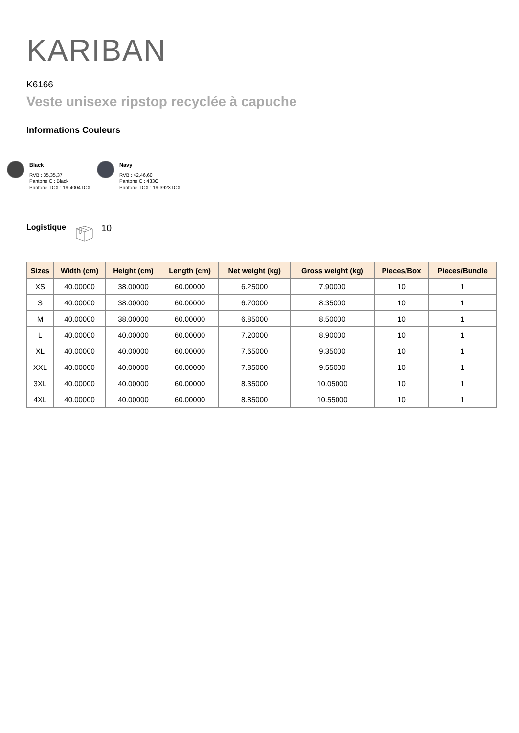KARIBAN
K6166
Veste unisexe ripstop recyclée à capuche
Informations Couleurs
Black
RVB : 35,35,37
Pantone C : Black
Pantone TCX : 19-4004TCX
Navy
RVB : 42,46,60
Pantone C : 433C
Pantone TCX : 19-3923TCX
Logistique 10
| Sizes | Width (cm) | Height (cm) | Length (cm) | Net weight (kg) | Gross weight (kg) | Pieces/Box | Pieces/Bundle |
| --- | --- | --- | --- | --- | --- | --- | --- |
| XS | 40.00000 | 38.00000 | 60.00000 | 6.25000 | 7.90000 | 10 | 1 |
| S | 40.00000 | 38.00000 | 60.00000 | 6.70000 | 8.35000 | 10 | 1 |
| M | 40.00000 | 38.00000 | 60.00000 | 6.85000 | 8.50000 | 10 | 1 |
| L | 40.00000 | 40.00000 | 60.00000 | 7.20000 | 8.90000 | 10 | 1 |
| XL | 40.00000 | 40.00000 | 60.00000 | 7.65000 | 9.35000 | 10 | 1 |
| XXL | 40.00000 | 40.00000 | 60.00000 | 7.85000 | 9.55000 | 10 | 1 |
| 3XL | 40.00000 | 40.00000 | 60.00000 | 8.35000 | 10.05000 | 10 | 1 |
| 4XL | 40.00000 | 40.00000 | 60.00000 | 8.85000 | 10.55000 | 10 | 1 |